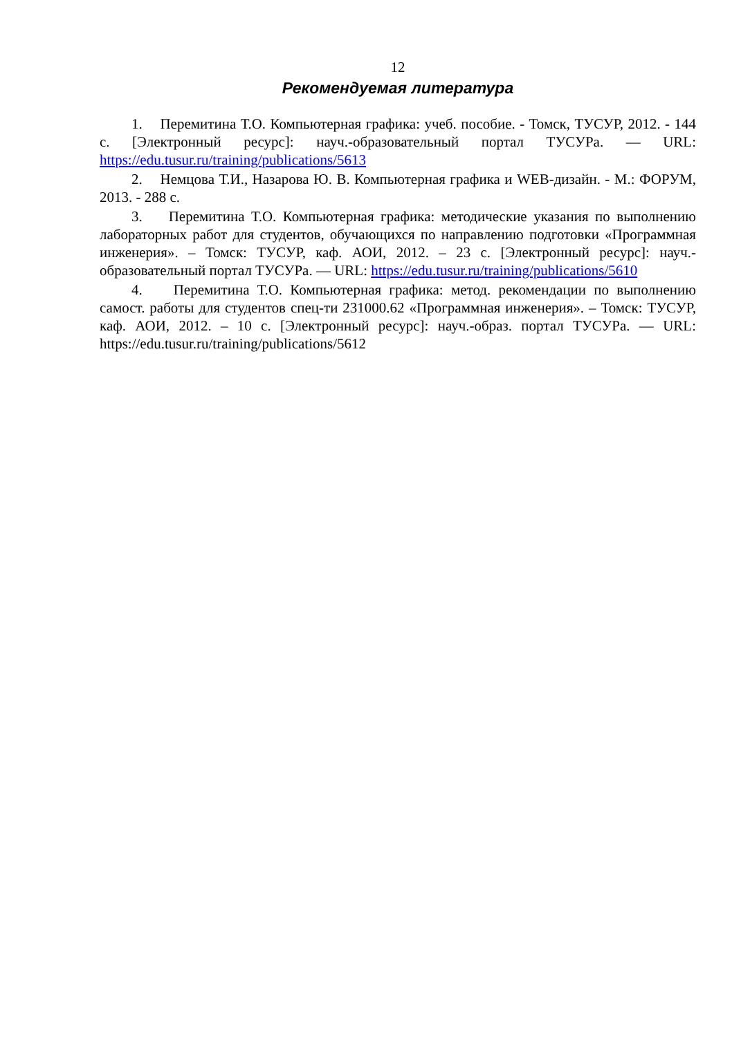12
Рекомендуемая литература
1. Перемитина Т.О. Компьютерная графика: учеб. пособие. - Томск, ТУСУР, 2012. - 144 с. [Электронный ресурс]: науч.-образовательный портал ТУСУРа. — URL: https://edu.tusur.ru/training/publications/5613
2. Немцова Т.И., Назарова Ю. В. Компьютерная графика и WEB-дизайн. - М.: ФОРУМ, 2013. - 288 с.
3. Перемитина Т.О. Компьютерная графика: методические указания по выполнению лабораторных работ для студентов, обучающихся по направлению подготовки «Программная инженерия». – Томск: ТУСУР, каф. АОИ, 2012. – 23 с. [Электронный ресурс]: науч.-образовательный портал ТУСУРа. — URL: https://edu.tusur.ru/training/publications/5610
4. Перемитина Т.О. Компьютерная графика: метод. рекомендации по выполнению самост. работы для студентов спец-ти 231000.62 «Программная инженерия». – Томск: ТУСУР, каф. АОИ, 2012. – 10 с. [Электронный ресурс]: науч.-образ. портал ТУСУРа. — URL: https://edu.tusur.ru/training/publications/5612